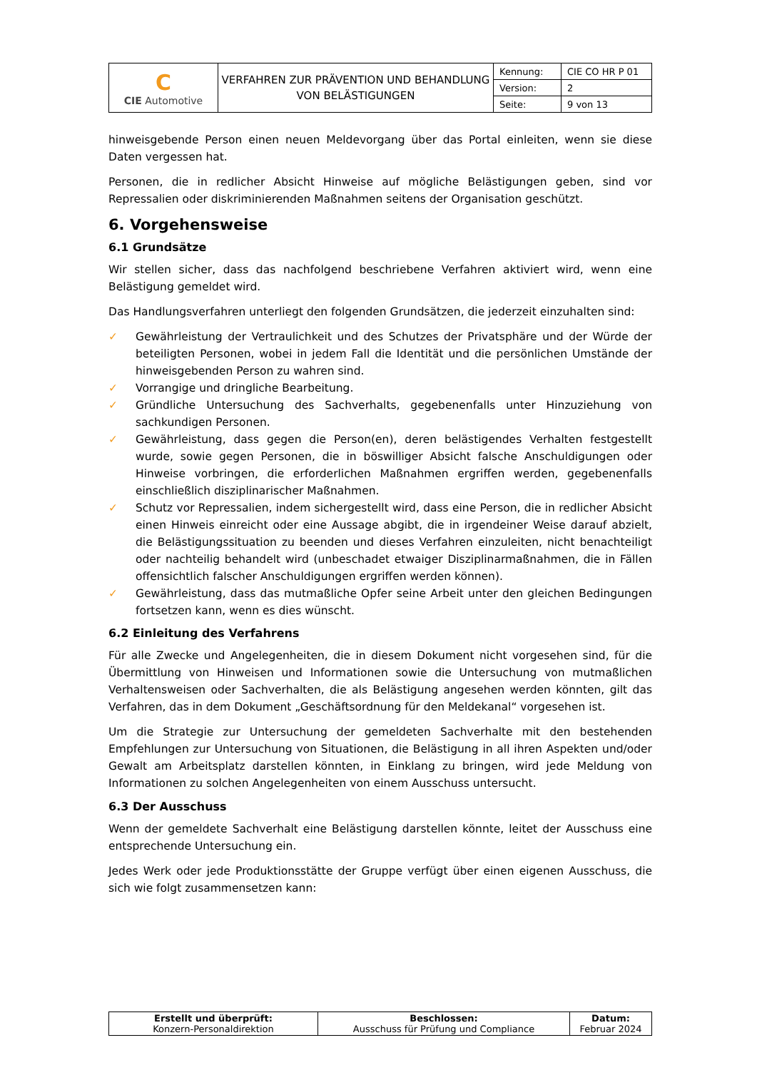| C CIE Automotive | VERFAHREN ZUR PRÄVENTION UND BEHANDLUNG VON BELÄSTIGUNGEN | Kennung: | CIE CO HR P 01 |
| | | Version: | 2 |
| | | Seite: | 9 von 13 |
hinweisgebende Person einen neuen Meldevorgang über das Portal einleiten, wenn sie diese Daten vergessen hat.
Personen, die in redlicher Absicht Hinweise auf mögliche Belästigungen geben, sind vor Repressalien oder diskriminierenden Maßnahmen seitens der Organisation geschützt.
6. Vorgehensweise
6.1 Grundsätze
Wir stellen sicher, dass das nachfolgend beschriebene Verfahren aktiviert wird, wenn eine Belästigung gemeldet wird.
Das Handlungsverfahren unterliegt den folgenden Grundsätzen, die jederzeit einzuhalten sind:
✓ Gewährleistung der Vertraulichkeit und des Schutzes der Privatsphäre und der Würde der beteiligten Personen, wobei in jedem Fall die Identität und die persönlichen Umstände der hinweisgebenden Person zu wahren sind.
✓ Vorrangige und dringliche Bearbeitung.
✓ Gründliche Untersuchung des Sachverhalts, gegebenenfalls unter Hinzuziehung von sachkundigen Personen.
✓ Gewährleistung, dass gegen die Person(en), deren belästigendes Verhalten festgestellt wurde, sowie gegen Personen, die in böswilliger Absicht falsche Anschuldigungen oder Hinweise vorbringen, die erforderlichen Maßnahmen ergriffen werden, gegebenenfalls einschließlich disziplinarischer Maßnahmen.
✓ Schutz vor Repressalien, indem sichergestellt wird, dass eine Person, die in redlicher Absicht einen Hinweis einreicht oder eine Aussage abgibt, die in irgendeiner Weise darauf abzielt, die Belästigungssituation zu beenden und dieses Verfahren einzuleiten, nicht benachteiligt oder nachteilig behandelt wird (unbeschadet etwaiger Disziplinarmaßnahmen, die in Fällen offensichtlich falscher Anschuldigungen ergriffen werden können).
✓ Gewährleistung, dass das mutmaßliche Opfer seine Arbeit unter den gleichen Bedingungen fortsetzen kann, wenn es dies wünscht.
6.2 Einleitung des Verfahrens
Für alle Zwecke und Angelegenheiten, die in diesem Dokument nicht vorgesehen sind, für die Übermittlung von Hinweisen und Informationen sowie die Untersuchung von mutmaßlichen Verhaltensweisen oder Sachverhalten, die als Belästigung angesehen werden könnten, gilt das Verfahren, das in dem Dokument „Geschäftsordnung für den Meldekanal“ vorgesehen ist.
Um die Strategie zur Untersuchung der gemeldeten Sachverhalte mit den bestehenden Empfehlungen zur Untersuchung von Situationen, die Belästigung in all ihren Aspekten und/oder Gewalt am Arbeitsplatz darstellen könnten, in Einklang zu bringen, wird jede Meldung von Informationen zu solchen Angelegenheiten von einem Ausschuss untersucht.
6.3 Der Ausschuss
Wenn der gemeldete Sachverhalt eine Belästigung darstellen könnte, leitet der Ausschuss eine entsprechende Untersuchung ein.
Jedes Werk oder jede Produktionsstätte der Gruppe verfügt über einen eigenen Ausschuss, die sich wie folgt zusammensetzen kann:
| Erstellt und überprüft: Konzern-Personaldirektion | Beschlossen: Ausschuss für Prüfung und Compliance | Datum: Februar 2024 |